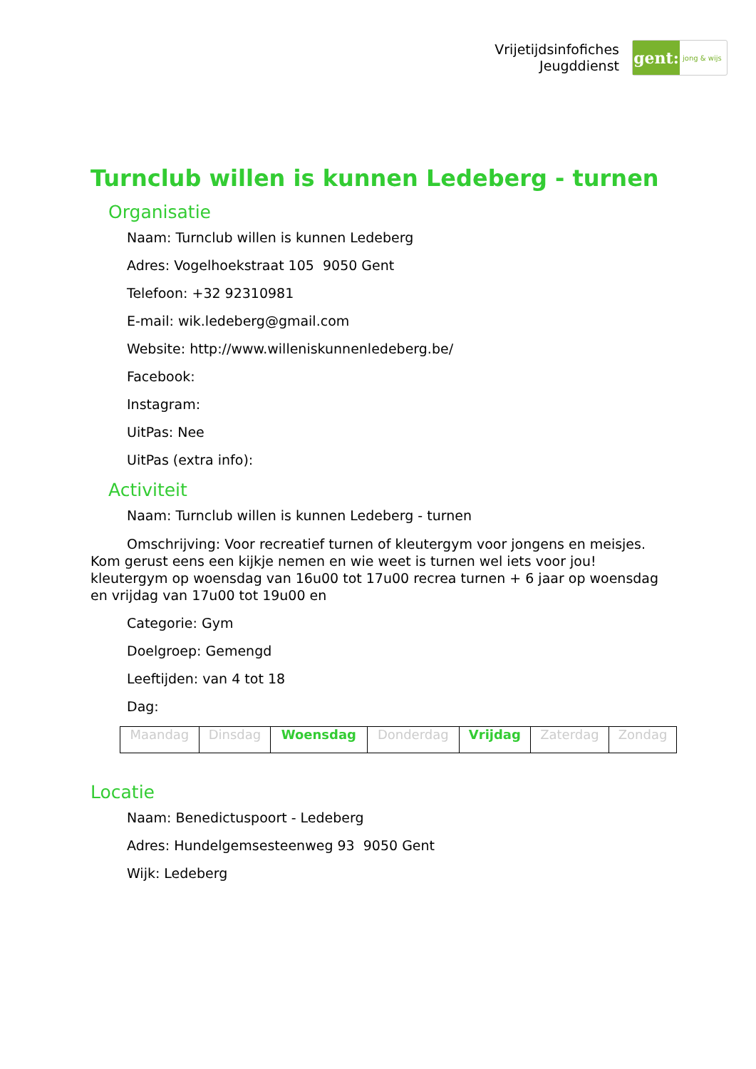Vrijetijdsinfofiches
Jeugddienst
gent:
jong & wijs
Turnclub willen is kunnen Ledeberg - turnen
Organisatie
Naam: Turnclub willen is kunnen Ledeberg
Adres: Vogelhoekstraat 105 9050 Gent
Telefoon: +32 92310981
E-mail: wik.ledeberg@gmail.com
Website: http://www.willeniskunnenledeberg.be/
Facebook:
Instagram:
UitPas: Nee
UitPas (extra info):
Activiteit
Naam: Turnclub willen is kunnen Ledeberg - turnen
Omschrijving: Voor recreatief turnen of kleutergym voor jongens en meisjes. Kom gerust eens een kijkje nemen en wie weet is turnen wel iets voor jou! kleutergym op woensdag van 16u00 tot 17u00 recrea turnen + 6 jaar op woensdag en vrijdag van 17u00 tot 19u00 en
Categorie: Gym
Doelgroep: Gemengd
Leeftijden: van 4 tot 18
Dag:
| Maandag | Dinsdag | Woensdag | Donderdag | Vrijdag | Zaterdag | Zondag |
Locatie
Naam: Benedictuspoort - Ledeberg
Adres: Hundelgemsesteenweg 93 9050 Gent
Wijk: Ledeberg